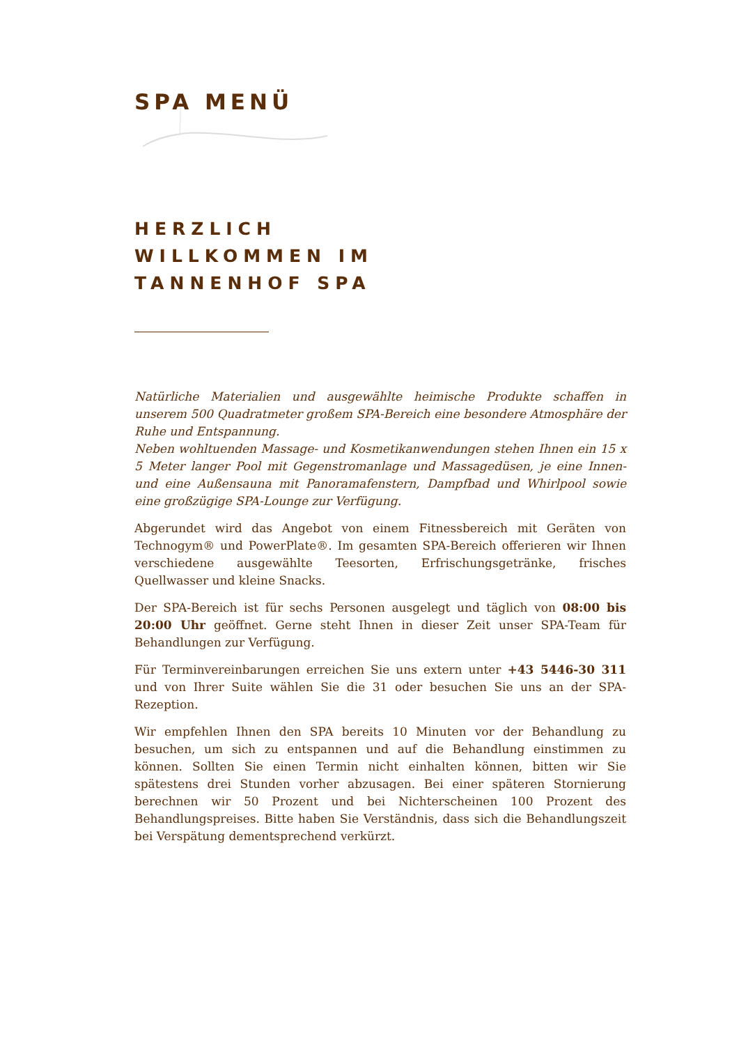SPA MENÜ
HERZLICH
WILLKOMMEN IM
TANNENHOF SPA
Natürliche Materialien und ausgewählte heimische Produkte schaffen in unserem 500 Quadratmeter großem SPA-Bereich eine besondere Atmosphäre der Ruhe und Entspannung.
Neben wohltuenden Massage- und Kosmetikanwendungen stehen Ihnen ein 15 x 5 Meter langer Pool mit Gegenstromanlage und Massagedüsen, je eine Innen- und eine Außensauna mit Panoramafenstern, Dampfbad und Whirlpool sowie eine großzügige SPA-Lounge zur Verfügung.
Abgerundet wird das Angebot von einem Fitnessbereich mit Geräten von Technogym® und PowerPlate®. Im gesamten SPA-Bereich offerieren wir Ihnen verschiedene ausgewählte Teesorten, Erfrischungsgetränke, frisches Quellwasser und kleine Snacks.
Der SPA-Bereich ist für sechs Personen ausgelegt und täglich von 08:00 bis 20:00 Uhr geöffnet. Gerne steht Ihnen in dieser Zeit unser SPA-Team für Behandlungen zur Verfügung.
Für Terminvereinbarungen erreichen Sie uns extern unter +43 5446-30 311 und von Ihrer Suite wählen Sie die 31 oder besuchen Sie uns an der SPA-Rezeption.
Wir empfehlen Ihnen den SPA bereits 10 Minuten vor der Behandlung zu besuchen, um sich zu entspannen und auf die Behandlung einstimmen zu können. Sollten Sie einen Termin nicht einhalten können, bitten wir Sie spätestens drei Stunden vorher abzusagen. Bei einer späteren Stornierung berechnen wir 50 Prozent und bei Nichterscheinen 100 Prozent des Behandlungspreises. Bitte haben Sie Verständnis, dass sich die Behandlungszeit bei Verspätung dementsprechend verkürzt.